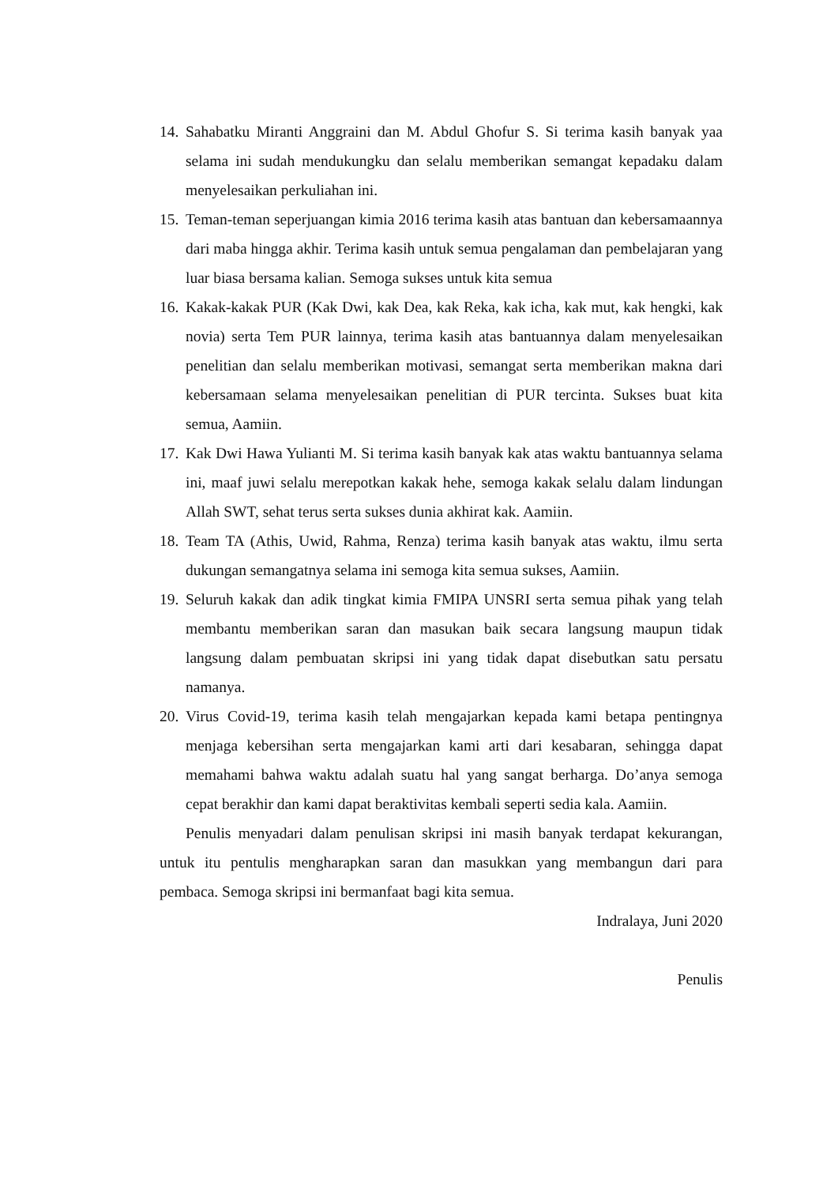14. Sahabatku Miranti Anggraini dan M. Abdul Ghofur S. Si terima kasih banyak yaa selama ini sudah mendukungku dan selalu memberikan semangat kepadaku dalam menyelesaikan perkuliahan ini.
15. Teman-teman seperjuangan kimia 2016 terima kasih atas bantuan dan kebersamaannya dari maba hingga akhir. Terima kasih untuk semua pengalaman dan pembelajaran yang luar biasa bersama kalian. Semoga sukses untuk kita semua
16. Kakak-kakak PUR (Kak Dwi, kak Dea, kak Reka, kak icha, kak mut, kak hengki, kak novia) serta Tem PUR lainnya, terima kasih atas bantuannya dalam menyelesaikan penelitian dan selalu memberikan motivasi, semangat serta memberikan makna dari kebersamaan selama menyelesaikan penelitian di PUR tercinta. Sukses buat kita semua, Aamiin.
17. Kak Dwi Hawa Yulianti M. Si terima kasih banyak kak atas waktu bantuannya selama ini, maaf juwi selalu merepotkan kakak hehe, semoga kakak selalu dalam lindungan Allah SWT, sehat terus serta sukses dunia akhirat kak. Aamiin.
18. Team TA (Athis, Uwid, Rahma, Renza) terima kasih banyak atas waktu, ilmu serta dukungan semangatnya selama ini semoga kita semua sukses, Aamiin.
19. Seluruh kakak dan adik tingkat kimia FMIPA UNSRI serta semua pihak yang telah membantu memberikan saran dan masukan baik secara langsung maupun tidak langsung dalam pembuatan skripsi ini yang tidak dapat disebutkan satu persatu namanya.
20. Virus Covid-19, terima kasih telah mengajarkan kepada kami betapa pentingnya menjaga kebersihan serta mengajarkan kami arti dari kesabaran, sehingga dapat memahami bahwa waktu adalah suatu hal yang sangat berharga. Do’anya semoga cepat berakhir dan kami dapat beraktivitas kembali seperti sedia kala. Aamiin.
Penulis menyadari dalam penulisan skripsi ini masih banyak terdapat kekurangan, untuk itu pentulis mengharapkan saran dan masukkan yang membangun dari para pembaca. Semoga skripsi ini bermanfaat bagi kita semua.
Indralaya, Juni 2020
Penulis